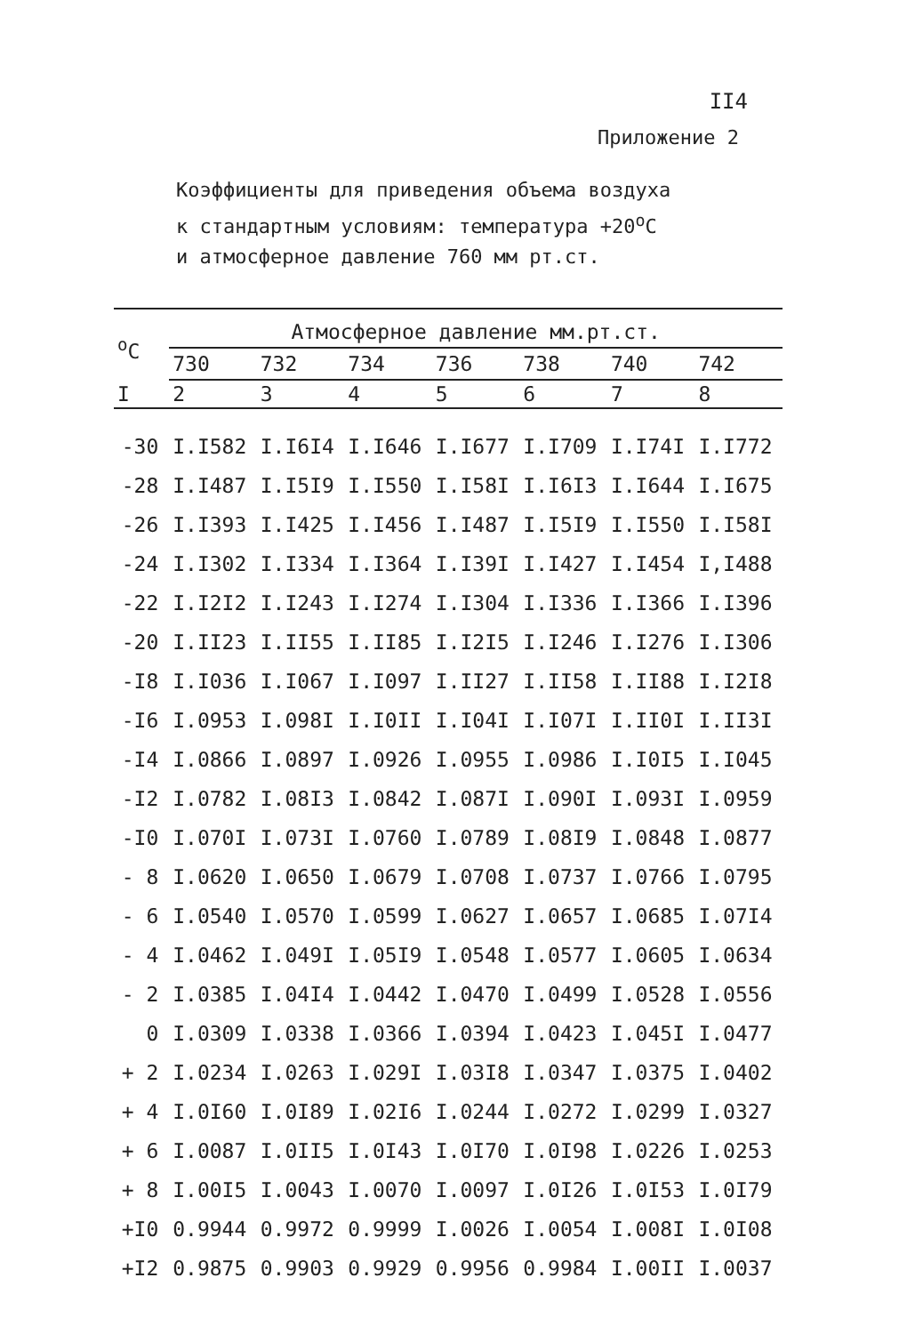II4
Приложение 2
Коэффициенты для приведения объема воздуха
к стандартным условиям: температура +20<sup>о</sup>С
и атмосферное давление 760 мм рт.ст.
| <sup>о</sup>С | Атмосферное давление мм.рт.ст. | | | | | | |
| --- | --- | --- | --- | --- | --- | --- | --- |
| | 730 | 732 | 734 | 736 | 738 | 740 | 742 |
| I | 2 | 3 | 4 | 5 | 6 | 7 | 8 |
| -30 | I.I582 | I.I6I4 | I.I646 | I.I677 | I.I709 | I.I74I | I.I772 |
| -28 | I.I487 | I.I5I9 | I.I550 | I.I58I | I.I6I3 | I.I644 | I.I675 |
| -26 | I.I393 | I.I425 | I.I456 | I.I487 | I.I5I9 | I.I550 | I.I58I |
| -24 | I.I302 | I.I334 | I.I364 | I.I39I | I.I427 | I.I454 | I,I488 |
| -22 | I.I2I2 | I.I243 | I.I274 | I.I304 | I.I336 | I.I366 | I.I396 |
| -20 | I.II23 | I.II55 | I.II85 | I.I2I5 | I.I246 | I.I276 | I.I306 |
| -I8 | I.I036 | I.I067 | I.I097 | I.II27 | I.II58 | I.II88 | I.I2I8 |
| -I6 | I.0953 | I.098I | I.I0II | I.I04I | I.I07I | I.II0I | I.II3I |
| -I4 | I.0866 | I.0897 | I.0926 | I.0955 | I.0986 | I.I0I5 | I.I045 |
| -I2 | I.0782 | I.08I3 | I.0842 | I.087I | I.090I | I.093I | I.0959 |
| -I0 | I.070I | I.073I | I.0760 | I.0789 | I.08I9 | I.0848 | I.0877 |
| - 8 | I.0620 | I.0650 | I.0679 | I.0708 | I.0737 | I.0766 | I.0795 |
| - 6 | I.0540 | I.0570 | I.0599 | I.0627 | I.0657 | I.0685 | I.07I4 |
| - 4 | I.0462 | I.049I | I.05I9 | I.0548 | I.0577 | I.0605 | I.0634 |
| - 2 | I.0385 | I.04I4 | I.0442 | I.0470 | I.0499 | I.0528 | I.0556 |
| 0 | I.0309 | I.0338 | I.0366 | I.0394 | I.0423 | I.045I | I.0477 |
| + 2 | I.0234 | I.0263 | I.029I | I.03I8 | I.0347 | I.0375 | I.0402 |
| + 4 | I.0I60 | I.0I89 | I.02I6 | I.0244 | I.0272 | I.0299 | I.0327 |
| + 6 | I.0087 | I.0II5 | I.0I43 | I.0I70 | I.0I98 | I.0226 | I.0253 |
| + 8 | I.00I5 | I.0043 | I.0070 | I.0097 | I.0I26 | I.0I53 | I.0I79 |
| +I0 | 0.9944 | 0.9972 | 0.9999 | I.0026 | I.0054 | I.008I | I.0I08 |
| +I2 | 0.9875 | 0.9903 | 0.9929 | 0.9956 | 0.9984 | I.00II | I.0037 |